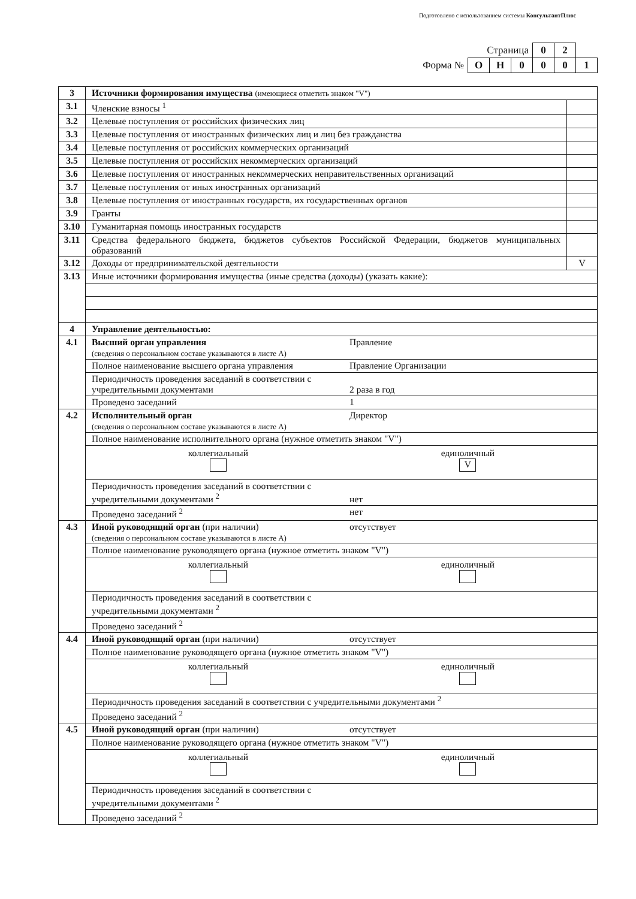Подготовлено с использованием системы КонсультантПлюс
| Страница | | | | 0 | 2 | |
| Форма № | О | Н | 0 | 0 | 0 | 1 |
| 3 | Источники формирования имущества (имеющиеся отметить знаком "V") | |
| 3.1 | Членские взносы <sup>1</sup> | |
| 3.2 | Целевые поступления от российских физических лиц | |
| 3.3 | Целевые поступления от иностранных физических лиц и лиц без гражданства | |
| 3.4 | Целевые поступления от российских коммерческих организаций | |
| 3.5 | Целевые поступления от российских некоммерческих организаций | |
| 3.6 | Целевые поступления от иностранных некоммерческих неправительственных организаций | |
| 3.7 | Целевые поступления от иных иностранных организаций | |
| 3.8 | Целевые поступления от иностранных государств, их государственных органов | |
| 3.9 | Гранты | |
| 3.10 | Гуманитарная помощь иностранных государств | |
| 3.11 | Средства федерального бюджета, бюджетов субъектов Российской Федерации, бюджетов муниципальных образований | |
| 3.12 | Доходы от предпринимательской деятельности | V |
| 3.13 | Иные источники формирования имущества (иные средства (доходы) (указать какие): | |
| 4 | Управление деятельностью: | |
| 4.1 | Высший орган управления Правление (сведения о персональном составе указываются в листе А) | |
| | Полное наименование высшего органа управления Правление Организации | |
| | Периодичность проведения заседаний в соответствии с учредительными документами 2 раза в год | |
| | Проведено заседаний 1 | |
| 4.2 | Исполнительный орган Директор (сведения о персональном составе указываются в листе А) | |
| | Полное наименование исполнительного органа (нужное отметить знаком "V") | |
| | коллегиальный единоличный V | |
| | Периодичность проведения заседаний в соответствии с учредительными документами <sup>2</sup> нет | |
| | Проведено заседаний <sup>2</sup> нет | |
| 4.3 | Иной руководящий орган (при наличии) отсутствует (сведения о персональном составе указываются в листе А) | |
| | Полное наименование руководящего органа (нужное отметить знаком "V") | |
| | коллегиальный единоличный | |
| | Периодичность проведения заседаний в соответствии с учредительными документами <sup>2</sup> | |
| | Проведено заседаний <sup>2</sup> | |
| 4.4 | Иной руководящий орган (при наличии) отсутствует | |
| | Полное наименование руководящего органа (нужное отметить знаком "V") | |
| | коллегиальный единоличный | |
| | Периодичность проведения заседаний в соответствии с учредительными документами <sup>2</sup> | |
| | Проведено заседаний <sup>2</sup> | |
| 4.5 | Иной руководящий орган (при наличии) отсутствует | |
| | Полное наименование руководящего органа (нужное отметить знаком "V") | |
| | коллегиальный единоличный | |
| | Периодичность проведения заседаний в соответствии с учредительными документами <sup>2</sup> | |
| | Проведено заседаний <sup>2</sup> | |